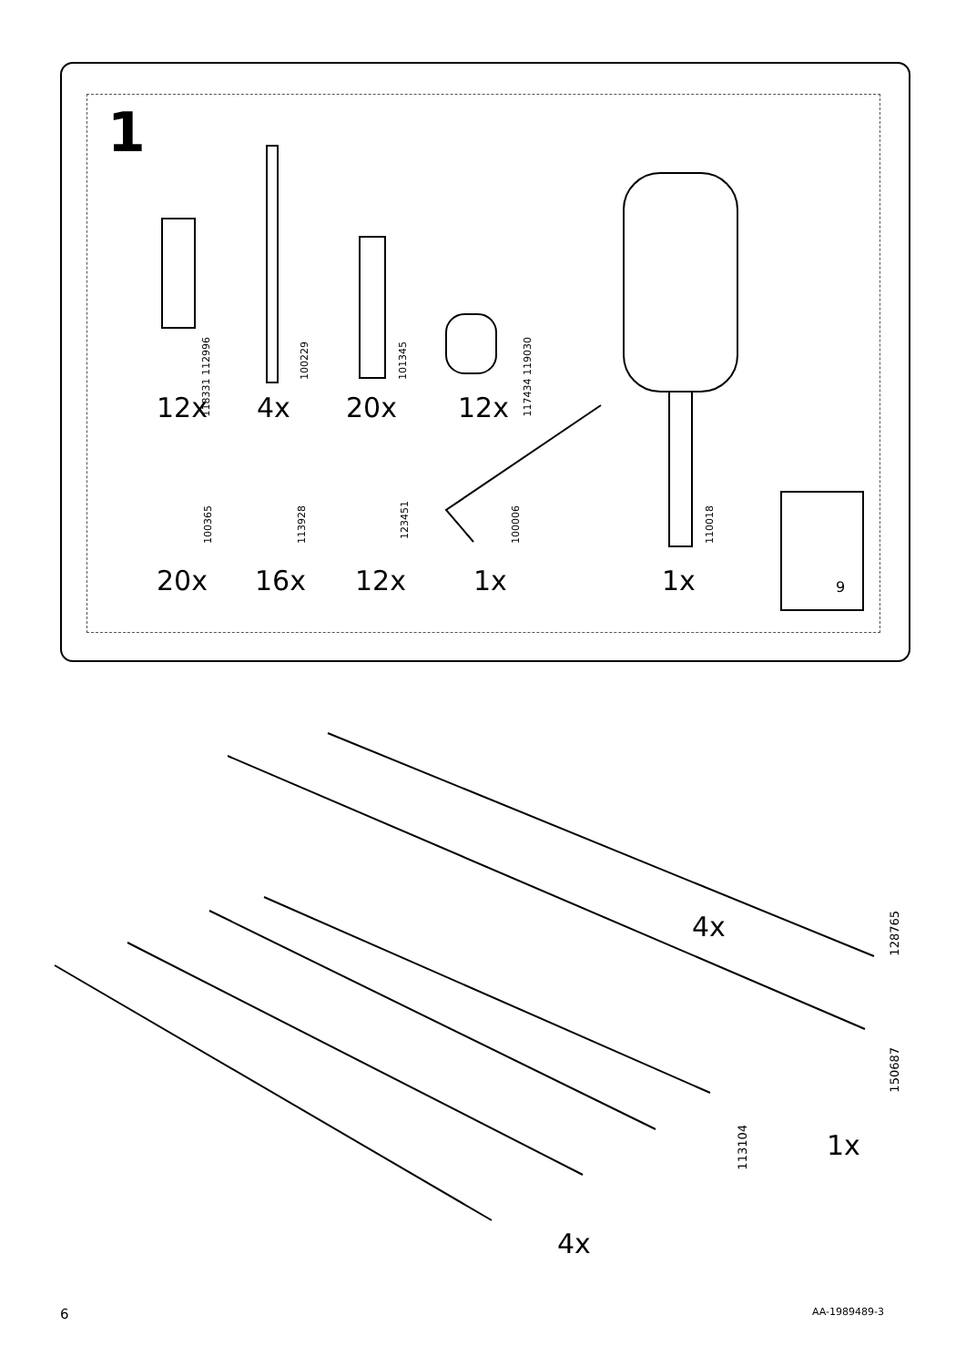1
118331 112996
100229
101345
117434 119030
12x 4x 20x 12x
100365
113928
123451
100006
110018
20x 16x 12x 1x 1x 9
4x
128765
150687
1x
113104
4x
6 AA-1989489-3